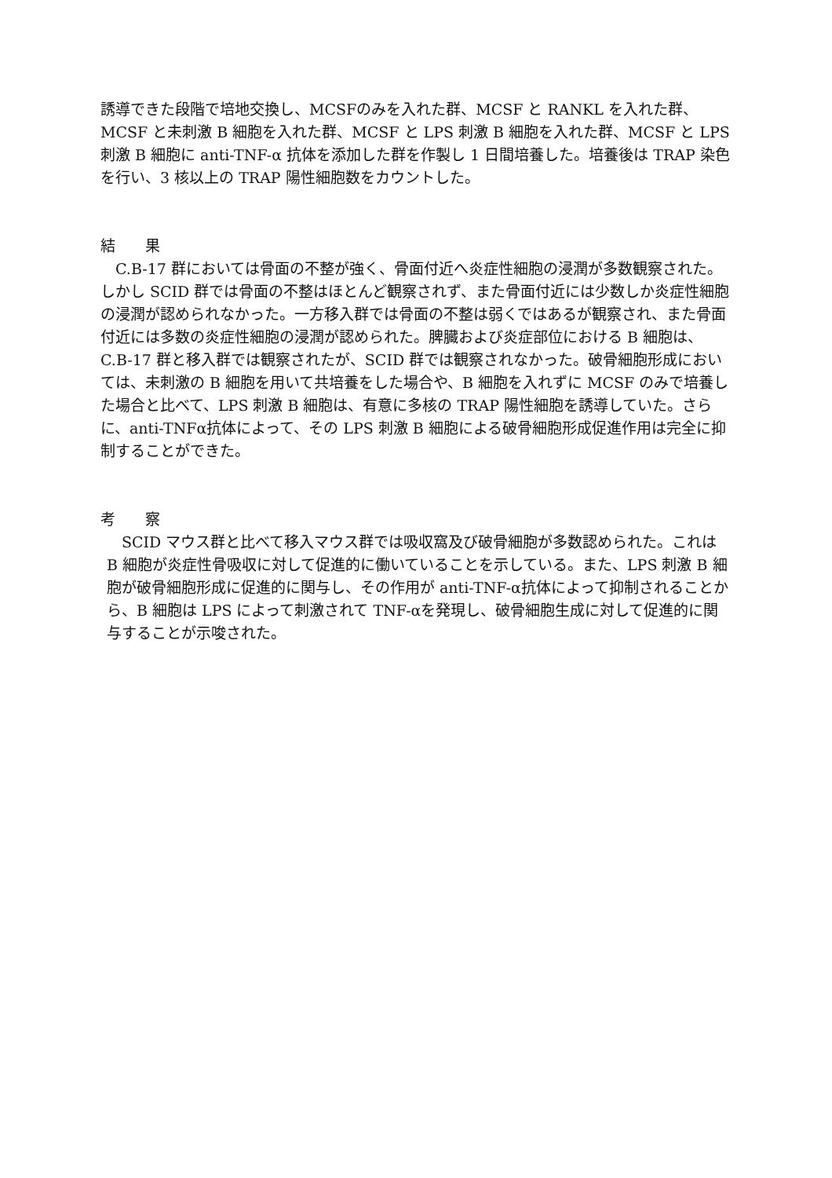誘導できた段階で培地交換し、MCSFのみを入れた群、MCSF と RANKL を入れた群、MCSF と未刺激 B 細胞を入れた群、MCSF と LPS 刺激 B 細胞を入れた群、MCSF と LPS 刺激 B 細胞に anti-TNF-α 抗体を添加した群を作製し 1 日間培養した。培養後は TRAP 染色を行い、3 核以上の TRAP 陽性細胞数をカウントした。
結　　果
　C.B-17 群においては骨面の不整が強く、骨面付近へ炎症性細胞の浸潤が多数観察された。しかし SCID 群では骨面の不整はほとんど観察されず、また骨面付近には少数しか炎症性細胞の浸潤が認められなかった。一方移入群では骨面の不整は弱くではあるが観察され、また骨面付近には多数の炎症性細胞の浸潤が認められた。脾臓および炎症部位における B 細胞は、C.B-17 群と移入群では観察されたが、SCID 群では観察されなかった。破骨細胞形成においては、未刺激の B 細胞を用いて共培養をした場合や、B 細胞を入れずに MCSF のみで培養した場合と比べて、LPS 刺激 B 細胞は、有意に多核の TRAP 陽性細胞を誘導していた。さらに、anti-TNFα抗体によって、その LPS 刺激 B 細胞による破骨細胞形成促進作用は完全に抑制することができた。
考　　察
　SCID マウス群と比べて移入マウス群では吸収窩及び破骨細胞が多数認められた。これは B 細胞が炎症性骨吸収に対して促進的に働いていることを示している。また、LPS 刺激 B 細胞が破骨細胞形成に促進的に関与し、その作用が anti-TNF-α抗体によって抑制されることから、B 細胞は LPS によって刺激されて TNF-αを発現し、破骨細胞生成に対して促進的に関与することが示唆された。